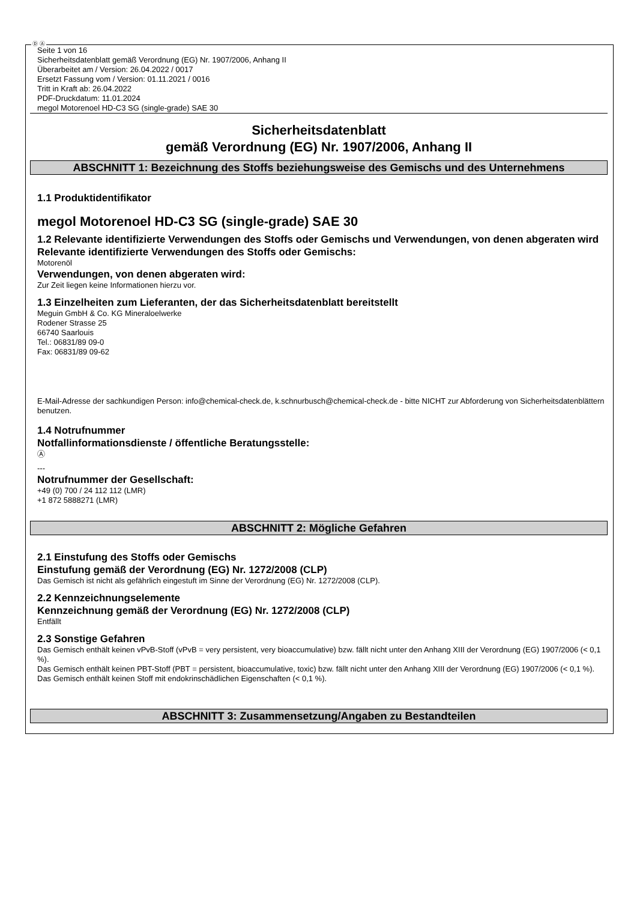Ⓓ Ⓐ
Seite 1 von 16
Sicherheitsdatenblatt gemäß Verordnung (EG) Nr. 1907/2006, Anhang II
Überarbeitet am / Version: 26.04.2022 / 0017
Ersetzt Fassung vom / Version: 01.11.2021 / 0016
Tritt in Kraft ab: 26.04.2022
PDF-Druckdatum: 11.01.2024
megol Motorenoel HD-C3 SG (single-grade) SAE 30
Sicherheitsdatenblatt
gemäß Verordnung (EG) Nr. 1907/2006, Anhang II
ABSCHNITT 1: Bezeichnung des Stoffs beziehungsweise des Gemischs und des Unternehmens
1.1 Produktidentifikator
megol Motorenoel HD-C3 SG (single-grade) SAE 30
1.2 Relevante identifizierte Verwendungen des Stoffs oder Gemischs und Verwendungen, von denen abgeraten wird
Relevante identifizierte Verwendungen des Stoffs oder Gemischs:
Motorenöl
Verwendungen, von denen abgeraten wird:
Zur Zeit liegen keine Informationen hierzu vor.
1.3 Einzelheiten zum Lieferanten, der das Sicherheitsdatenblatt bereitstellt
Meguin GmbH & Co. KG Mineraloelwerke
Rodener Strasse 25
66740 Saarlouis
Tel.: 06831/89 09-0
Fax: 06831/89 09-62
E-Mail-Adresse der sachkundigen Person: info@chemical-check.de, k.schnurbusch@chemical-check.de - bitte NICHT zur Abforderung von Sicherheitsdatenblättern benutzen.
1.4 Notrufnummer
Notfallinformationsdienste / öffentliche Beratungsstelle:
Ⓐ
---
Notrufnummer der Gesellschaft:
+49 (0) 700 / 24 112 112 (LMR)
+1 872 5888271 (LMR)
ABSCHNITT 2: Mögliche Gefahren
2.1 Einstufung des Stoffs oder Gemischs
Einstufung gemäß der Verordnung (EG) Nr. 1272/2008 (CLP)
Das Gemisch ist nicht als gefährlich eingestuft im Sinne der Verordnung (EG) Nr. 1272/2008 (CLP).
2.2 Kennzeichnungselemente
Kennzeichnung gemäß der Verordnung (EG) Nr. 1272/2008 (CLP)
Entfällt
2.3 Sonstige Gefahren
Das Gemisch enthält keinen vPvB-Stoff (vPvB = very persistent, very bioaccumulative) bzw. fällt nicht unter den Anhang XIII der Verordnung (EG) 1907/2006 (< 0,1 %).
Das Gemisch enthält keinen PBT-Stoff (PBT = persistent, bioaccumulative, toxic) bzw. fällt nicht unter den Anhang XIII der Verordnung (EG) 1907/2006 (< 0,1 %).
Das Gemisch enthält keinen Stoff mit endokrinschädlichen Eigenschaften (< 0,1 %).
ABSCHNITT 3: Zusammensetzung/Angaben zu Bestandteilen